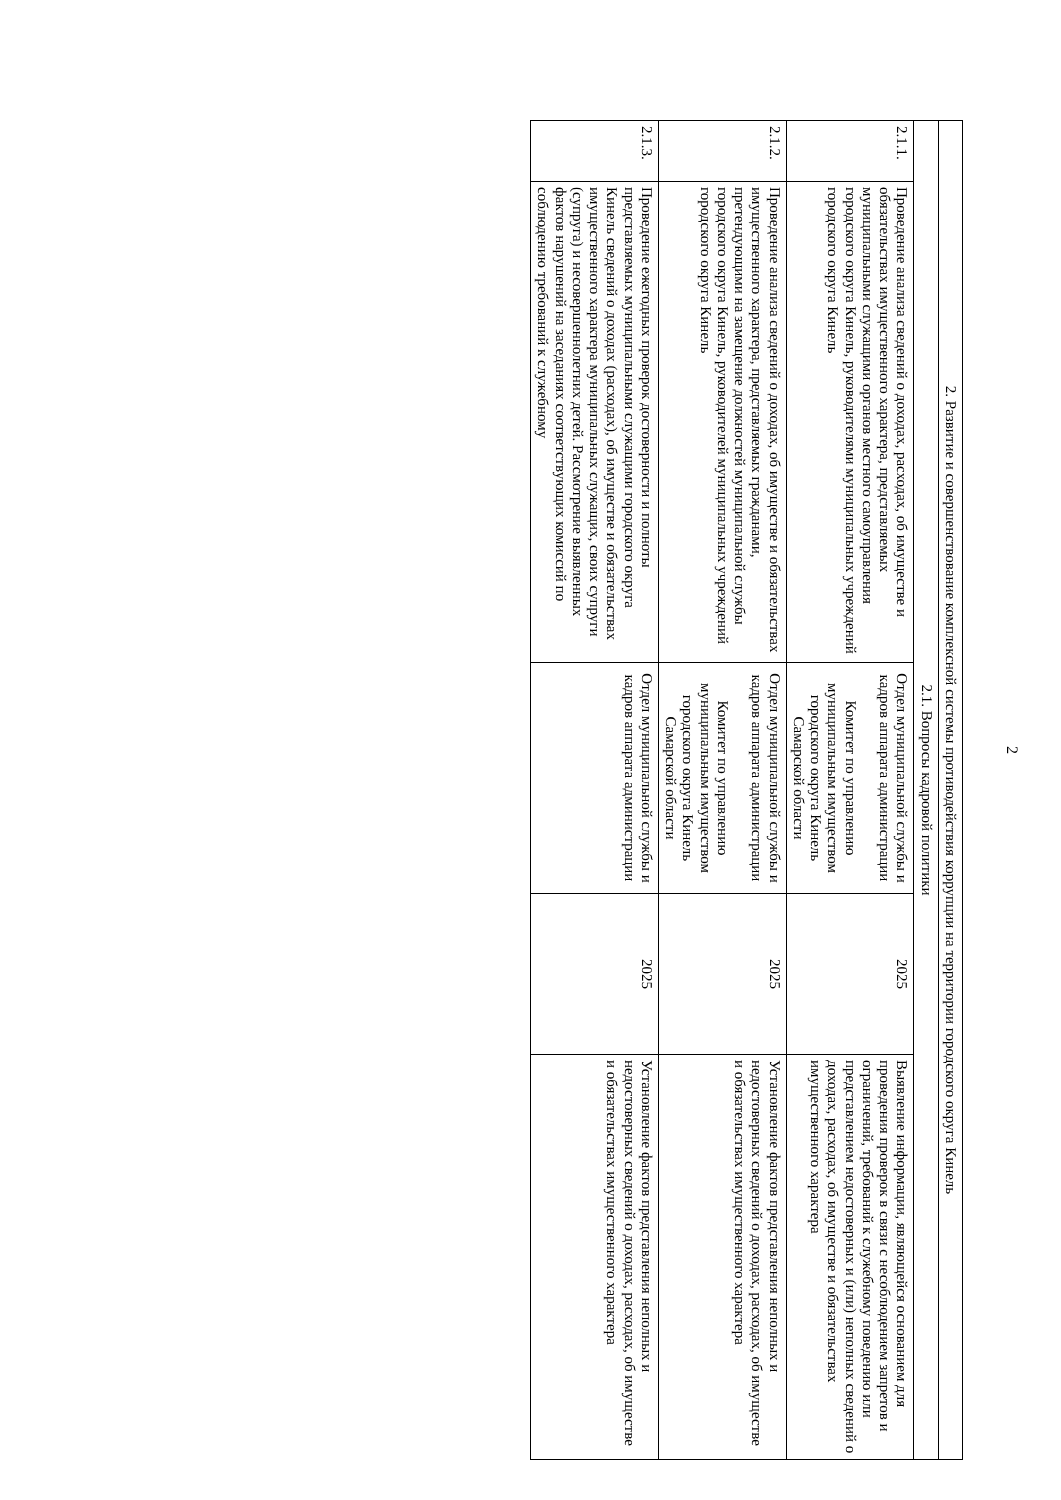2
| 2. Развитие и совершенствование комплексной системы противодействия коррупции на территории городского округа Кинель | | | | |
| 2.1. Вопросы кадровой политики | | | | |
| 2.1.1. | Проведение анализа сведений о доходах, расходах, об имуществе и обязательствах имущественного характера, представляемых муниципальными служащими органов местного самоуправления городского округа Кинель, руководителями муниципальных учреждений городского округа Кинель | Отдел муниципальной службы и кадров аппарата администрации Комитет по управлению муниципальным имуществом городского округа Кинель Самарской области | 2025 | Выявление информации, являющейся основанием для проведения проверок в связи с несоблюдением запретов и ограничений, требований к служебному поведению или представлением недостоверных и (или) неполных сведений о доходах, расходах, об имуществе и обязательствах имущественного характера |
| 2.1.2. | Проведение анализа сведений о доходах, об имуществе и обязательствах имущественного характера, представляемых гражданами, претендующими на замещение должностей муниципальной службы городского округа Кинель, руководителей муниципальных учреждений городского округа Кинель | Отдел муниципальной службы и кадров аппарата администрации Комитет по управлению муниципальным имуществом городского округа Кинель Самарской области | 2025 | Установление фактов представления неполных и недостоверных сведений о доходах, расходах, об имуществе и обязательствах имущественного характера |
| 2.1.3. | Проведение ежегодных проверок достоверности и полноты представляемых муниципальными служащими городского округа Кинель сведений о доходах (расходах), об имуществе и обязательствах имущественного характера муниципальных служащих, своих супруги (супруга) и несовершеннолетних детей. Рассмотрение выявленных фактов нарушений на заседаниях соответствующих комиссий по соблюдению требований к служебному | Отдел муниципальной службы и кадров аппарата администрации | 2025 | Установление фактов представления неполных и недостоверных сведений о доходах, расходах, об имуществе и обязательствах имущественного характера |